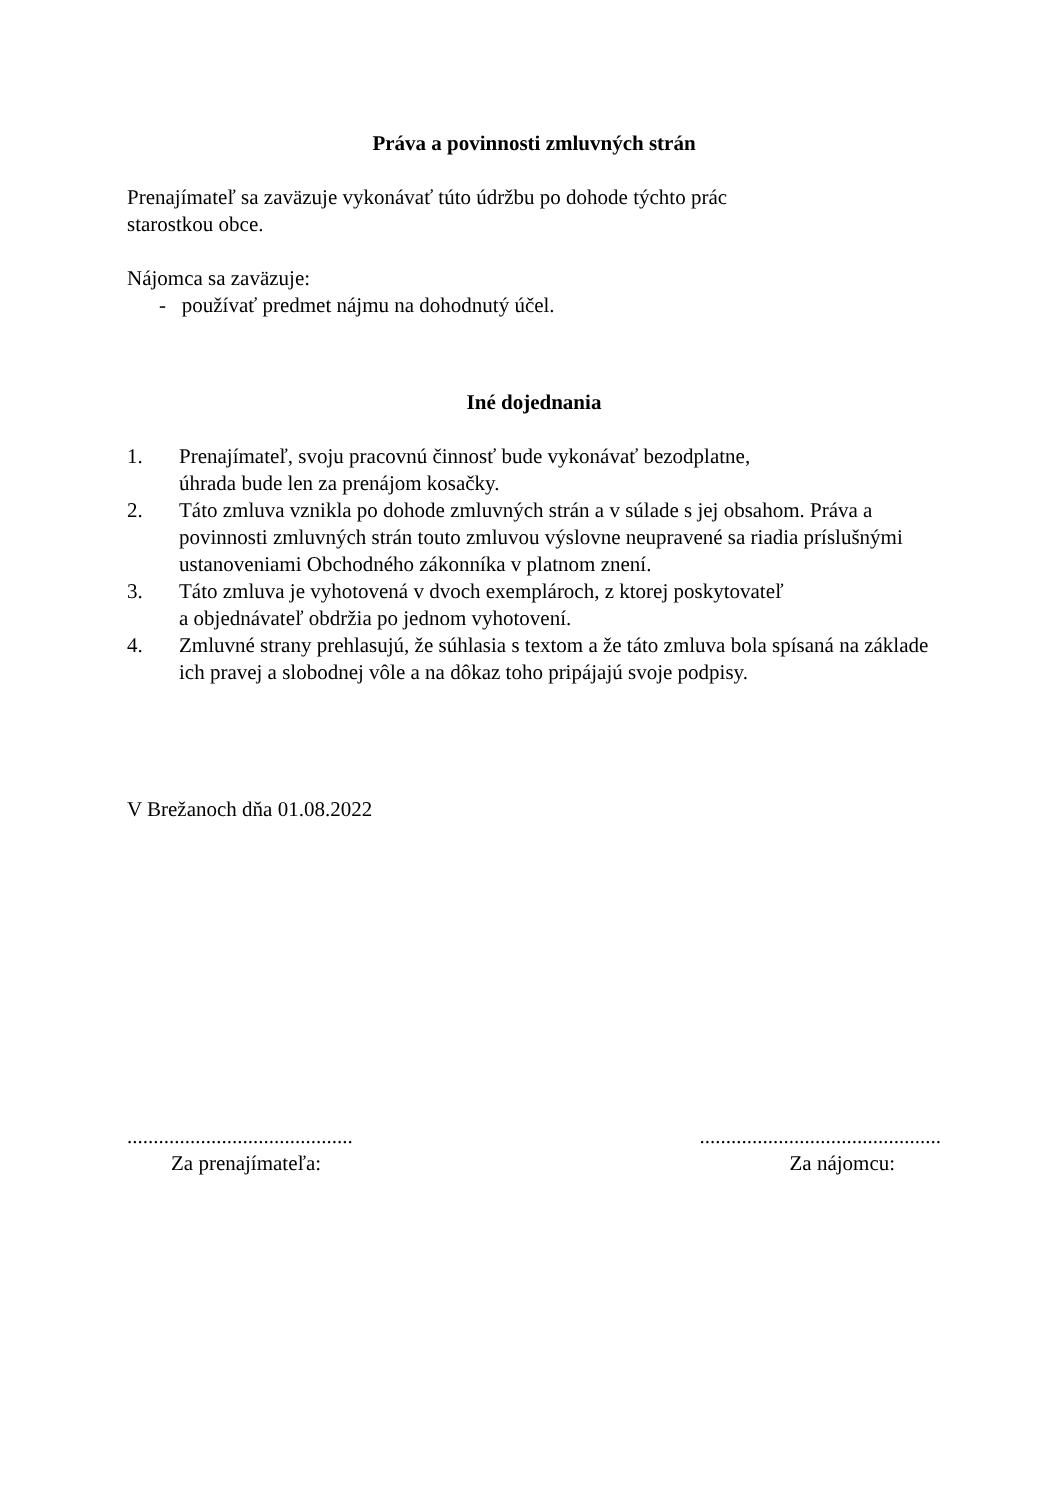Práva a povinnosti zmluvných strán
Prenajímateľ sa zaväzuje vykonávať túto údržbu po dohode týchto prác
starostkou obce.
Nájomca sa zaväzuje:
- používať predmet nájmu na dohodnutý účel.
Iné dojednania
1. Prenajímateľ, svoju pracovnú činnosť bude vykonávať bezodplatne,
úhrada bude len za prenájom kosačky.
2. Táto zmluva vznikla po dohode zmluvných strán a v súlade s jej obsahom. Práva a povinnosti zmluvných strán touto zmluvou výslovne neupravené sa riadia príslušnými ustanoveniami Obchodného zákonníka v platnom znení.
3. Táto zmluva je vyhotovená v dvoch exemplároch, z ktorej poskytovateľ
a objednávateľ obdržia po jednom vyhotovení.
4. Zmluvné strany prehlasujú, že súhlasia s textom a že táto zmluva bola spísaná na základe ich pravej a slobodnej vôle a na dôkaz toho pripájajú svoje podpisy.
V Brežanoch dňa 01.08.2022
...........................................
Za prenajímateľa:
..............................................
Za nájomcu: